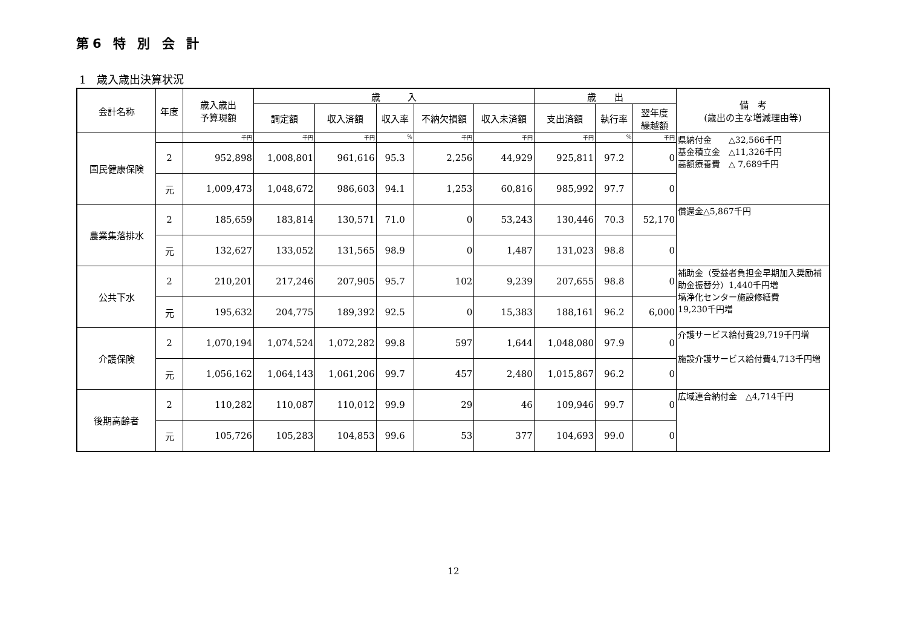第6 特 別 会 計
1　歳入歳出決算状況
| 会計名称 | 年度 | 歳入歳出 予算現額 | 歳 入 | | | | | 歳 出 | | | 備 考 (歳出の主な増減理由等) |
| --- | --- | --- | --- | --- | --- | --- | --- | --- | --- | --- | --- |
| | | | 調定額 | 収入済額 | 収入率 | 不納欠損額 | 収入未済額 | 支出済額 | 執行率 | 翌年度 繰越額 | |
| 国民健康保険 | | 千円 | 千円 | 千円 | % | 千円 | 千円 | 千円 | % | 千円 | 県納付金 △32,566千円 基金積立金 △11,326千円 高額療養費 △ 7,689千円 |
| | 2 | 952,898 | 1,008,801 | 961,616 | 95.3 | 2,256 | 44,929 | 925,811 | 97.2 | 0 | |
| | 元 | 1,009,473 | 1,048,672 | 986,603 | 94.1 | 1,253 | 60,816 | 985,992 | 97.7 | 0 | |
| 農業集落排水 | 2 | 185,659 | 183,814 | 130,571 | 71.0 | 0 | 53,243 | 130,446 | 70.3 | 52,170 | 償還金△5,867千円 |
| | 元 | 132,627 | 133,052 | 131,565 | 98.9 | 0 | 1,487 | 131,023 | 98.8 | 0 | |
| 公共下水 | 2 | 210,201 | 217,246 | 207,905 | 95.7 | 102 | 9,239 | 207,655 | 98.8 | 0 | 補助金（受益者負担金早期加入奨励補助金振替分）1,440千円増 塙浄化センター施設修繕費 19,230千円増 |
| | 元 | 195,632 | 204,775 | 189,392 | 92.5 | 0 | 15,383 | 188,161 | 96.2 | 6,000 | |
| 介護保険 | 2 | 1,070,194 | 1,074,524 | 1,072,282 | 99.8 | 597 | 1,644 | 1,048,080 | 97.9 | 0 | 介護サービス給付費29,719千円増 施設介護サービス給付費4,713千円増 |
| | 元 | 1,056,162 | 1,064,143 | 1,061,206 | 99.7 | 457 | 2,480 | 1,015,867 | 96.2 | 0 | |
| 後期高齢者 | 2 | 110,282 | 110,087 | 110,012 | 99.9 | 29 | 46 | 109,946 | 99.7 | 0 | 広域連合納付金 △4,714千円 |
| | 元 | 105,726 | 105,283 | 104,853 | 99.6 | 53 | 377 | 104,693 | 99.0 | 0 | |
12